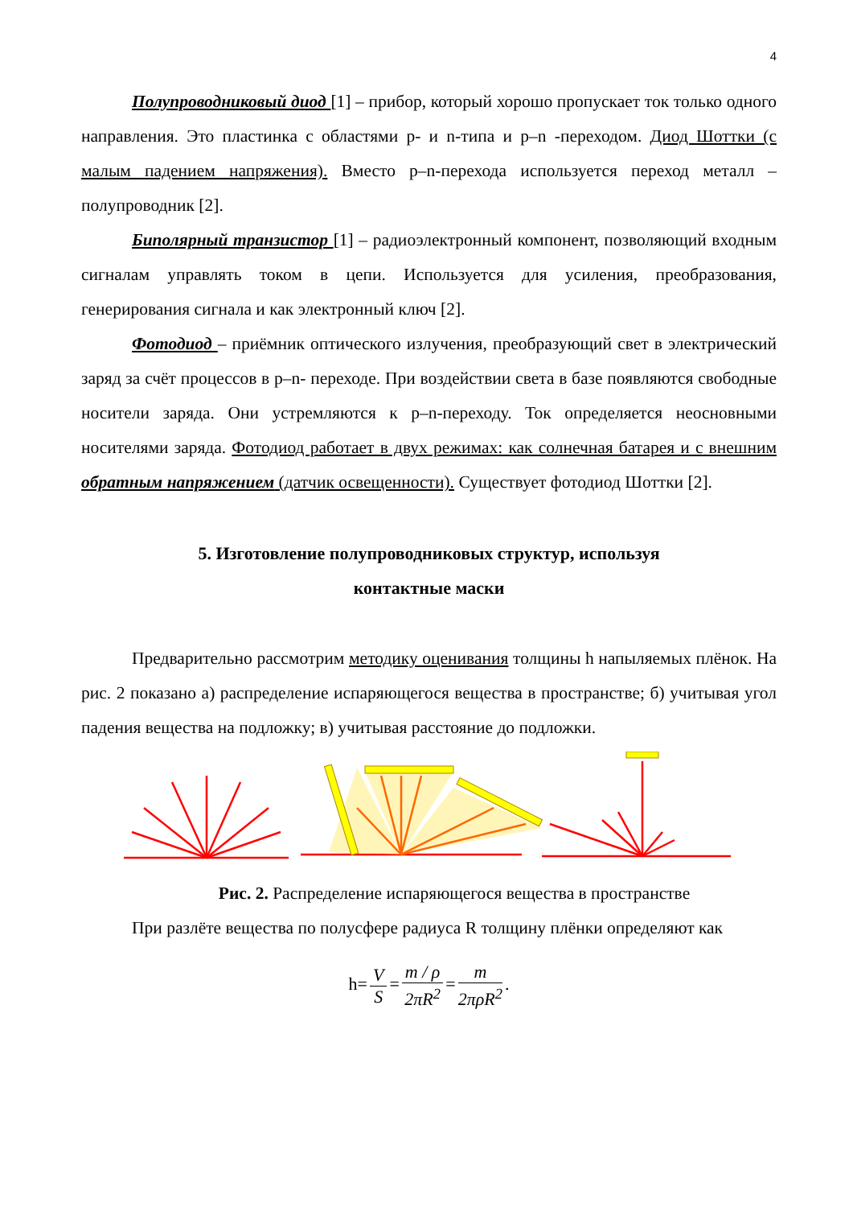4
Полупроводниковый диод [1] – прибор, который хорошо пропускает ток только одного направления. Это пластинка с областями p- и n-типа и p–n -переходом. Диод Шоттки (с малым падением напряжения). Вместо p–n-перехода используется переход металл – полупроводник [2].
Биполярный транзистор [1] – радиоэлектронный компонент, позволяющий входным сигналам управлять током в цепи. Используется для усиления, преобразования, генерирования сигнала и как электронный ключ [2].
Фотодиод – приёмник оптического излучения, преобразующий свет в электрический заряд за счёт процессов в p–n- переходе. При воздействии света в базе появляются свободные носители заряда. Они устремляются к p–n-переходу. Ток определяется неосновными носителями заряда. Фотодиод работает в двух режимах: как солнечная батарея и с внешним обратным напряжением (датчик освещенности). Существует фотодиод Шоттки [2].
5. Изготовление полупроводниковых структур, используя
контактные маски
Предварительно рассмотрим методику оценивания толщины h напыляемых плёнок. На рис. 2 показано а) распределение испаряющегося вещества в пространстве; б) учитывая угол падения вещества на подложку; в) учитывая расстояние до подложки.
Рис. 2. Распределение испаряющегося вещества в пространстве
При разлёте вещества по полусфере радиуса R толщину плёнки определяют как
h= V S = m / ρ 2πR<sup>2</sup> = m 2πρR<sup>2</sup>.